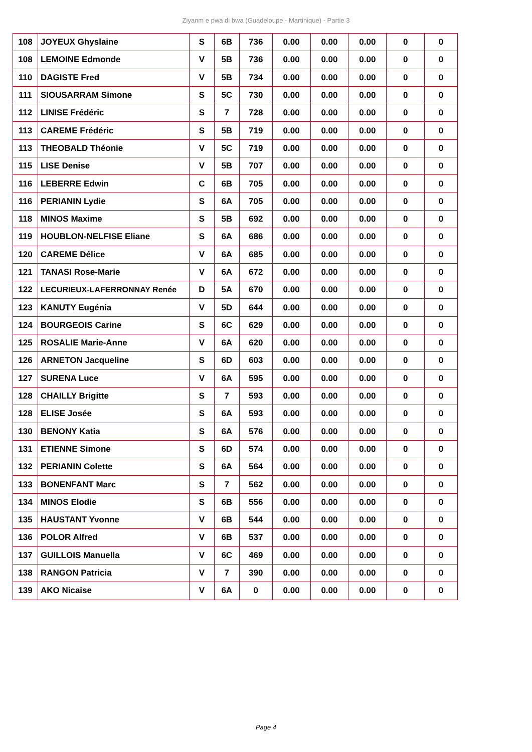Ziyanm e pwa di bwa (Guadeloupe - Martinique) - Partie 3
| 108 | JOYEUX Ghyslaine | S | 6B | 736 | 0.00 | 0.00 | 0.00 | 0 | 0 |
| 108 | LEMOINE Edmonde | V | 5B | 736 | 0.00 | 0.00 | 0.00 | 0 | 0 |
| 110 | DAGISTE Fred | V | 5B | 734 | 0.00 | 0.00 | 0.00 | 0 | 0 |
| 111 | SIOUSARRAM Simone | S | 5C | 730 | 0.00 | 0.00 | 0.00 | 0 | 0 |
| 112 | LINISE Frédéric | S | 7 | 728 | 0.00 | 0.00 | 0.00 | 0 | 0 |
| 113 | CAREME Frédéric | S | 5B | 719 | 0.00 | 0.00 | 0.00 | 0 | 0 |
| 113 | THEOBALD Théonie | V | 5C | 719 | 0.00 | 0.00 | 0.00 | 0 | 0 |
| 115 | LISE Denise | V | 5B | 707 | 0.00 | 0.00 | 0.00 | 0 | 0 |
| 116 | LEBERRE Edwin | C | 6B | 705 | 0.00 | 0.00 | 0.00 | 0 | 0 |
| 116 | PERIANIN Lydie | S | 6A | 705 | 0.00 | 0.00 | 0.00 | 0 | 0 |
| 118 | MINOS Maxime | S | 5B | 692 | 0.00 | 0.00 | 0.00 | 0 | 0 |
| 119 | HOUBLON-NELFISE Eliane | S | 6A | 686 | 0.00 | 0.00 | 0.00 | 0 | 0 |
| 120 | CAREME Délice | V | 6A | 685 | 0.00 | 0.00 | 0.00 | 0 | 0 |
| 121 | TANASI Rose-Marie | V | 6A | 672 | 0.00 | 0.00 | 0.00 | 0 | 0 |
| 122 | LECURIEUX-LAFERRONNAY Renée | D | 5A | 670 | 0.00 | 0.00 | 0.00 | 0 | 0 |
| 123 | KANUTY Eugénia | V | 5D | 644 | 0.00 | 0.00 | 0.00 | 0 | 0 |
| 124 | BOURGEOIS Carine | S | 6C | 629 | 0.00 | 0.00 | 0.00 | 0 | 0 |
| 125 | ROSALIE Marie-Anne | V | 6A | 620 | 0.00 | 0.00 | 0.00 | 0 | 0 |
| 126 | ARNETON Jacqueline | S | 6D | 603 | 0.00 | 0.00 | 0.00 | 0 | 0 |
| 127 | SURENA Luce | V | 6A | 595 | 0.00 | 0.00 | 0.00 | 0 | 0 |
| 128 | CHAILLY Brigitte | S | 7 | 593 | 0.00 | 0.00 | 0.00 | 0 | 0 |
| 128 | ELISE Josée | S | 6A | 593 | 0.00 | 0.00 | 0.00 | 0 | 0 |
| 130 | BENONY Katia | S | 6A | 576 | 0.00 | 0.00 | 0.00 | 0 | 0 |
| 131 | ETIENNE Simone | S | 6D | 574 | 0.00 | 0.00 | 0.00 | 0 | 0 |
| 132 | PERIANIN Colette | S | 6A | 564 | 0.00 | 0.00 | 0.00 | 0 | 0 |
| 133 | BONENFANT Marc | S | 7 | 562 | 0.00 | 0.00 | 0.00 | 0 | 0 |
| 134 | MINOS Elodie | S | 6B | 556 | 0.00 | 0.00 | 0.00 | 0 | 0 |
| 135 | HAUSTANT Yvonne | V | 6B | 544 | 0.00 | 0.00 | 0.00 | 0 | 0 |
| 136 | POLOR Alfred | V | 6B | 537 | 0.00 | 0.00 | 0.00 | 0 | 0 |
| 137 | GUILLOIS Manuella | V | 6C | 469 | 0.00 | 0.00 | 0.00 | 0 | 0 |
| 138 | RANGON Patricia | V | 7 | 390 | 0.00 | 0.00 | 0.00 | 0 | 0 |
| 139 | AKO Nicaise | V | 6A | 0 | 0.00 | 0.00 | 0.00 | 0 | 0 |
Page 4